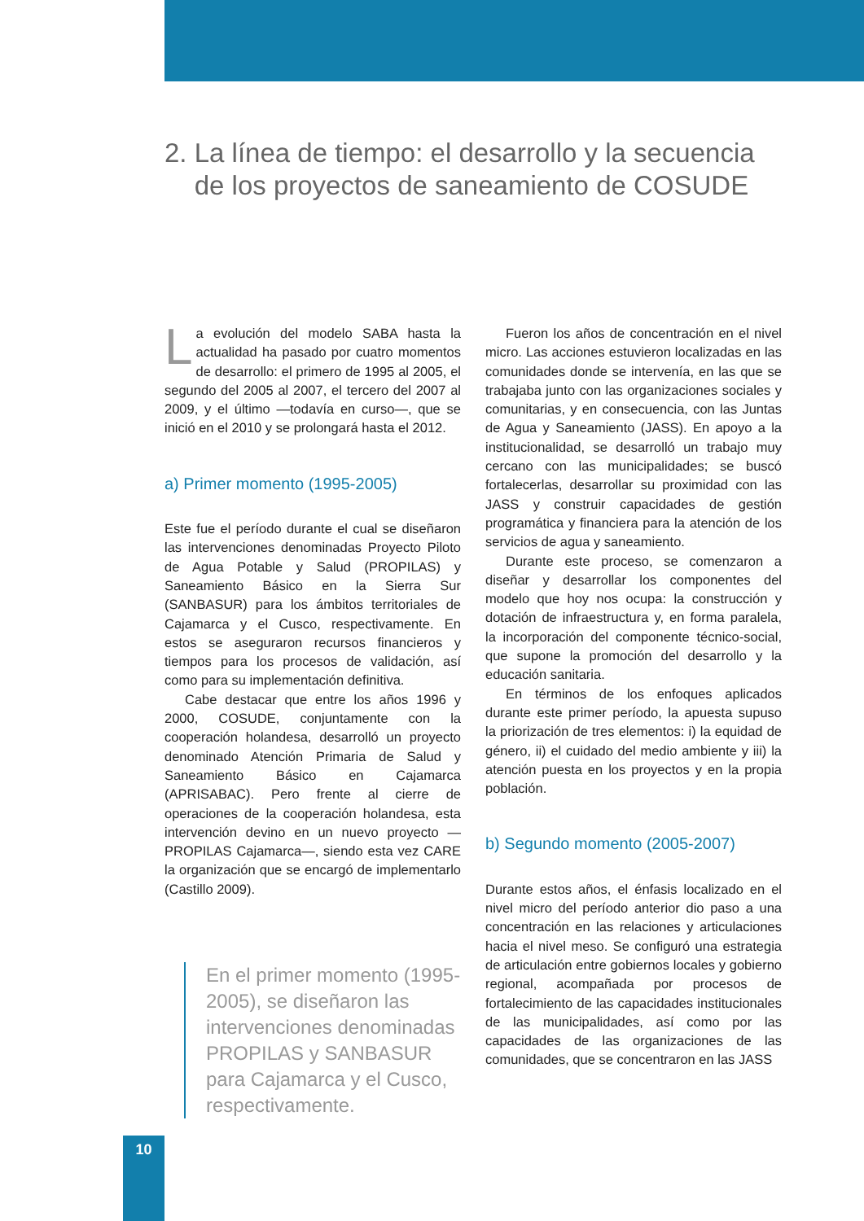2. La línea de tiempo: el desarrollo y la secuencia
de los proyectos de saneamiento de COSUDE
La evolución del modelo SABA hasta la actualidad ha pasado por cuatro momentos de desarrollo: el primero de 1995 al 2005, el segundo del 2005 al 2007, el tercero del 2007 al 2009, y el último —todavía en curso—, que se inició en el 2010 y se prolongará hasta el 2012.
a) Primer momento (1995-2005)
Este fue el período durante el cual se diseñaron las intervenciones denominadas Proyecto Piloto de Agua Potable y Salud (PROPILAS) y Saneamiento Básico en la Sierra Sur (SANBASUR) para los ámbitos territoriales de Cajamarca y el Cusco, respectivamente. En estos se aseguraron recursos financieros y tiempos para los procesos de validación, así como para su implementación definitiva.
Cabe destacar que entre los años 1996 y 2000, COSUDE, conjuntamente con la cooperación holandesa, desarrolló un proyecto denominado Atención Primaria de Salud y Saneamiento Básico en Cajamarca (APRISABAC). Pero frente al cierre de operaciones de la cooperación holandesa, esta intervención devino en un nuevo proyecto —PROPILAS Cajamarca—, siendo esta vez CARE la organización que se encargó de implementarlo (Castillo 2009).
En el primer momento (1995-2005), se diseñaron las intervenciones denominadas PROPILAS y SANBASUR para Cajamarca y el Cusco, respectivamente.
Fueron los años de concentración en el nivel micro. Las acciones estuvieron localizadas en las comunidades donde se intervenía, en las que se trabajaba junto con las organizaciones sociales y comunitarias, y en consecuencia, con las Juntas de Agua y Saneamiento (JASS). En apoyo a la institucionalidad, se desarrolló un trabajo muy cercano con las municipalidades; se buscó fortalecerlas, desarrollar su proximidad con las JASS y construir capacidades de gestión programática y financiera para la atención de los servicios de agua y saneamiento.
Durante este proceso, se comenzaron a diseñar y desarrollar los componentes del modelo que hoy nos ocupa: la construcción y dotación de infraestructura y, en forma paralela, la incorporación del componente técnico-social, que supone la promoción del desarrollo y la educación sanitaria.
En términos de los enfoques aplicados durante este primer período, la apuesta supuso la priorización de tres elementos: i) la equidad de género, ii) el cuidado del medio ambiente y iii) la atención puesta en los proyectos y en la propia población.
b) Segundo momento (2005-2007)
Durante estos años, el énfasis localizado en el nivel micro del período anterior dio paso a una concentración en las relaciones y articulaciones hacia el nivel meso. Se configuró una estrategia de articulación entre gobiernos locales y gobierno regional, acompañada por procesos de fortalecimiento de las capacidades institucionales de las municipalidades, así como por las capacidades de las organizaciones de las comunidades, que se concentraron en las JASS
10